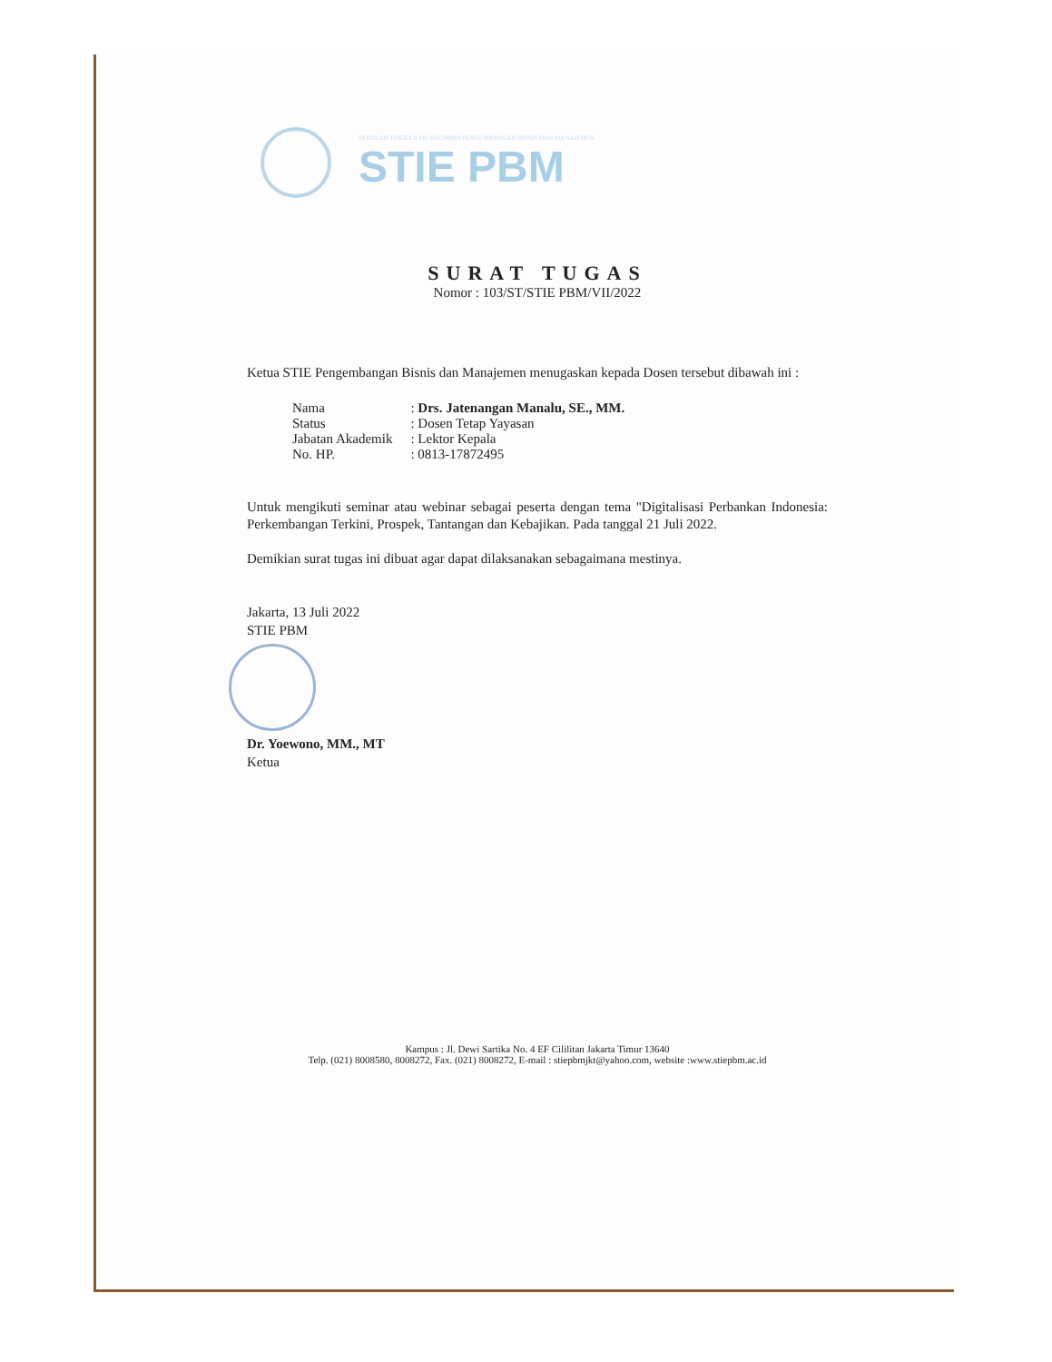SEKOLAH TINGGI ILMU EKONOMI PENGEMBANGAN BISNIS DAN MANAJEMEN
STIE PBM
SURAT TUGAS
Nomor : 103/ST/STIE PBM/VII/2022
Ketua STIE Pengembangan Bisnis dan Manajemen menugaskan kepada Dosen tersebut dibawah ini :
| Nama | : Drs. Jatenangan Manalu, SE., MM. |
| Status | : Dosen Tetap Yayasan |
| Jabatan Akademik | : Lektor Kepala |
| No. HP. | : 0813-17872495 |
Untuk mengikuti seminar atau webinar sebagai peserta dengan tema "Digitalisasi Perbankan Indonesia: Perkembangan Terkini, Prospek, Tantangan dan Kebajikan. Pada tanggal 21 Juli 2022.
Demikian surat tugas ini dibuat agar dapat dilaksanakan sebagaimana mestinya.
Jakarta, 13 Juli 2022
STIE PBM
Dr. Yoewono, MM., MT
Ketua
Kampus : Jl. Dewi Sartika No. 4 EF Cililitan Jakarta Timur 13640
Telp. (021) 8008580, 8008272, Fax. (021) 8008272, E-mail : stiepbmjkt@yahoo.com, website :www.stiepbm.ac.id